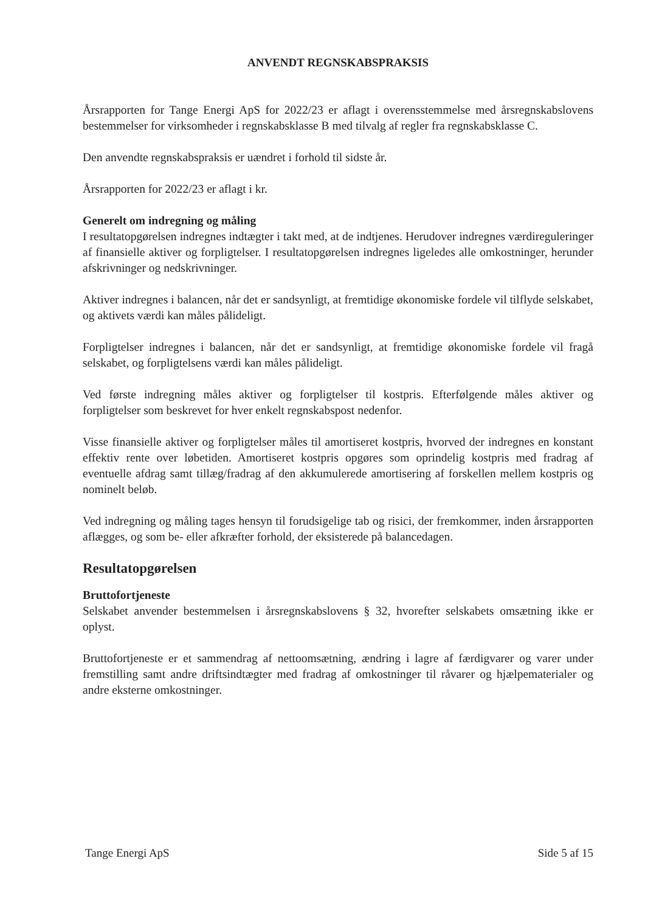ANVENDT REGNSKABSPRAKSIS
Årsrapporten for Tange Energi ApS for 2022/23 er aflagt i overensstemmelse med årsregnskabslovens bestemmelser for virksomheder i regnskabsklasse B med tilvalg af regler fra regnskabsklasse C.
Den anvendte regnskabspraksis er uændret i forhold til sidste år.
Årsrapporten for 2022/23 er aflagt i kr.
Generelt om indregning og måling
I resultatopgørelsen indregnes indtægter i takt med, at de indtjenes. Herudover indregnes værdireguleringer af finansielle aktiver og forpligtelser. I resultatopgørelsen indregnes ligeledes alle omkostninger, herunder afskrivninger og nedskrivninger.
Aktiver indregnes i balancen, når det er sandsynligt, at fremtidige økonomiske fordele vil tilflyde selskabet, og aktivets værdi kan måles pålideligt.
Forpligtelser indregnes i balancen, når det er sandsynligt, at fremtidige økonomiske fordele vil fragå selskabet, og forpligtelsens værdi kan måles pålideligt.
Ved første indregning måles aktiver og forpligtelser til kostpris. Efterfølgende måles aktiver og forpligtelser som beskrevet for hver enkelt regnskabspost nedenfor.
Visse finansielle aktiver og forpligtelser måles til amortiseret kostpris, hvorved der indregnes en konstant effektiv rente over løbetiden. Amortiseret kostpris opgøres som oprindelig kostpris med fradrag af eventuelle afdrag samt tillæg/fradrag af den akkumulerede amortisering af forskellen mellem kostpris og nominelt beløb.
Ved indregning og måling tages hensyn til forudsigelige tab og risici, der fremkommer, inden årsrapporten aflægges, og som be- eller afkræfter forhold, der eksisterede på balancedagen.
Resultatopgørelsen
Bruttofortjeneste
Selskabet anvender bestemmelsen i årsregnskabslovens § 32, hvorefter selskabets omsætning ikke er oplyst.
Bruttofortjeneste er et sammendrag af nettoomsætning, ændring i lagre af færdigvarer og varer under fremstilling samt andre driftsindtægter med fradrag af omkostninger til råvarer og hjælpematerialer og andre eksterne omkostninger.
Tange Energi ApS Side 5 af 15